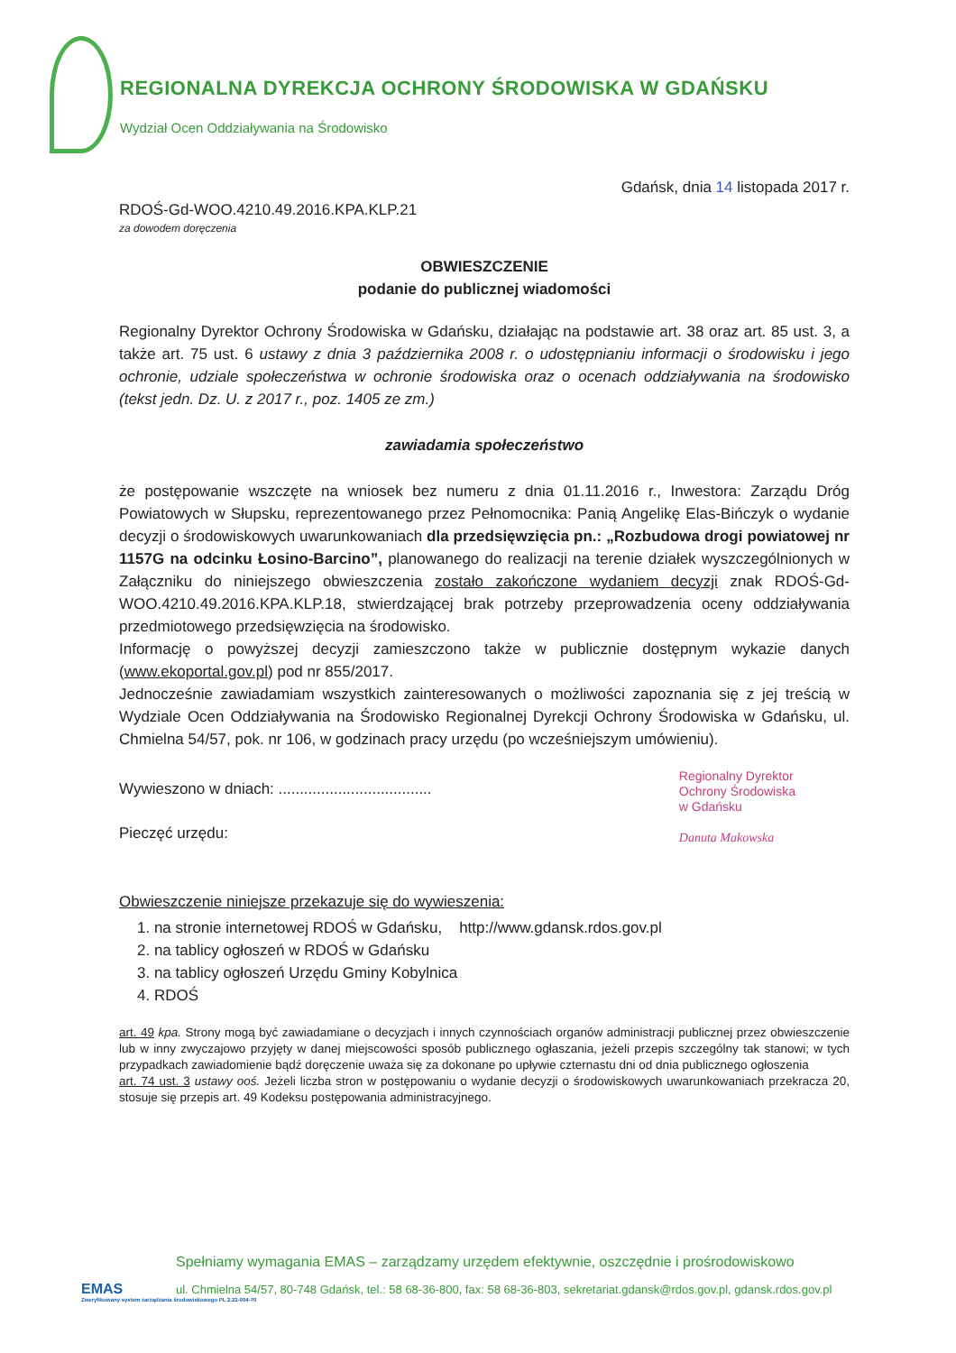REGIONALNA DYREKCJA OCHRONY ŚRODOWISKA W GDAŃSKU
Wydział Ocen Oddziaływania na Środowisko
Gdańsk, dnia 14 listopada 2017 r.
RDOŚ-Gd-WOO.4210.49.2016.KPA.KLP.21
za dowodem doręczenia
OBWIESZCZENIE
podanie do publicznej wiadomości
Regionalny Dyrektor Ochrony Środowiska w Gdańsku, działając na podstawie art. 38 oraz art. 85 ust. 3, a także art. 75 ust. 6 ustawy z dnia 3 października 2008 r. o udostępnianiu informacji o środowisku i jego ochronie, udziale społeczeństwa w ochronie środowiska oraz o ocenach oddziaływania na środowisko (tekst jedn. Dz. U. z 2017 r., poz. 1405 ze zm.)
zawiadamia społeczeństwo
że postępowanie wszczęte na wniosek bez numeru z dnia 01.11.2016 r., Inwestora: Zarządu Dróg Powiatowych w Słupsku, reprezentowanego przez Pełnomocnika: Panią Angelikę Elas-Bińczyk o wydanie decyzji o środowiskowych uwarunkowaniach dla przedsięwzięcia pn.: „Rozbudowa drogi powiatowej nr 1157G na odcinku Łosino-Barcino”, planowanego do realizacji na terenie działek wyszczególnionych w Załączniku do niniejszego obwieszczenia zostało zakończone wydaniem decyzji znak RDOŚ-Gd-WOO.4210.49.2016.KPA.KLP.18, stwierdzającej brak potrzeby przeprowadzenia oceny oddziaływania przedmiotowego przedsięwzięcia na środowisko.
Informację o powyższej decyzji zamieszczono także w publicznie dostępnym wykazie danych (www.ekoportal.gov.pl) pod nr 855/2017.
Jednocześnie zawiadamiam wszystkich zainteresowanych o możliwości zapoznania się z jej treścią w Wydziale Ocen Oddziaływania na Środowisko Regionalnej Dyrekcji Ochrony Środowiska w Gdańsku, ul. Chmielna 54/57, pok. nr 106, w godzinach pracy urzędu (po wcześniejszym umówieniu).
Wywieszono w dniach: ....................................
Pieczęć urzędu:
Regionalny Dyrektor
Ochrony Środowiska
w Gdańsku
Danuta Makowska
Obwieszczenie niniejsze przekazuje się do wywieszenia:
1. na stronie internetowej RDOŚ w Gdańsku, http://www.gdansk.rdos.gov.pl
2. na tablicy ogłoszeń w RDOŚ w Gdańsku
3. na tablicy ogłoszeń Urzędu Gminy Kobylnica
4. RDOŚ
art. 49 kpa. Strony mogą być zawiadamiane o decyzjach i innych czynnościach organów administracji publicznej przez obwieszczenie lub w inny zwyczajowo przyjęty w danej miejscowości sposób publicznego ogłaszania, jeżeli przepis szczególny tak stanowi; w tych przypadkach zawiadomienie bądź doręczenie uważa się za dokonane po upływie czternastu dni od dnia publicznego ogłoszenia
art. 74 ust. 3 ustawy ooś. Jeżeli liczba stron w postępowaniu o wydanie decyzji o środowiskowych uwarunkowaniach przekracza 20, stosuje się przepis art. 49 Kodeksu postępowania administracyjnego.
EMAS
Zweryfikowany system zarządzania środowiskowego PL 2.22-004-70
Spełniamy wymagania EMAS – zarządzamy urzędem efektywnie, oszczędnie i prośrodowiskowo
ul. Chmielna 54/57, 80-748 Gdańsk, tel.: 58 68-36-800, fax: 58 68-36-803, sekretariat.gdansk@rdos.gov.pl, gdansk.rdos.gov.pl